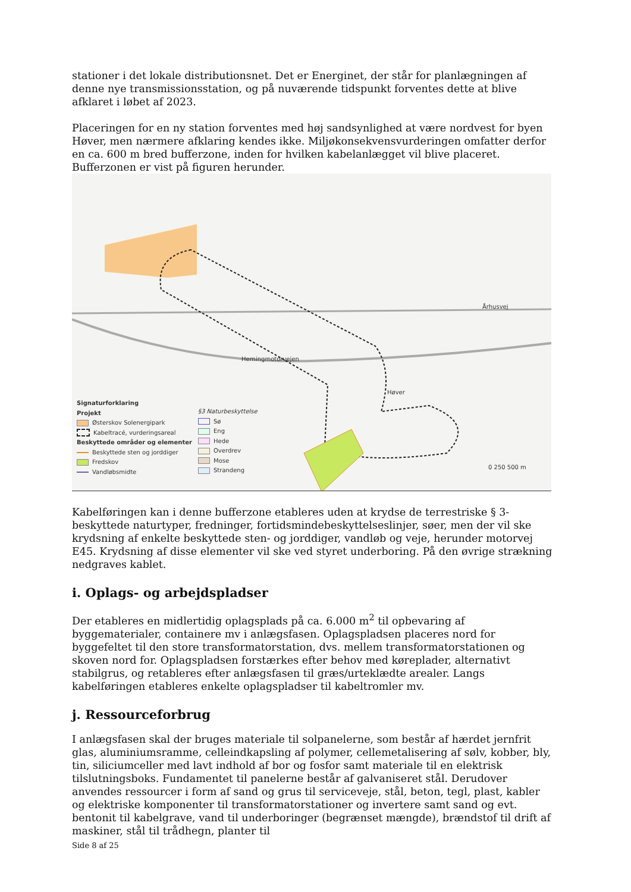stationer i det lokale distributionsnet. Det er Energinet, der står for planlægningen af denne nye transmissionsstation, og på nuværende tidspunkt forventes dette at blive afklaret i løbet af 2023.
Placeringen for en ny station forventes med høj sandsynlighed at være nordvest for byen Høver, men nærmere afklaring kendes ikke. Miljøkonsekvensvurderingen omfatter derfor en ca. 600 m bred bufferzone, inden for hvilken kabelanlægget vil blive placeret. Bufferzonen er vist på figuren herunder.
Århusvej
Herningmotorvejen
Høver
0 250 500 m
Signaturforklaring
Projekt
Østerskov Solenergipark
Kabeltracé, vurderingsareal
Beskyttede områder og elementer
Beskyttede sten og jorddiger
Fredskov
Vandløbsmidte
§3 Naturbeskyttelse
Sø
Eng
Hede
Overdrev
Mose
Strandeng
Kabelføringen kan i denne bufferzone etableres uden at krydse de terrestriske § 3-beskyttede naturtyper, fredninger, fortidsmindebeskyttelseslinjer, søer, men der vil ske krydsning af enkelte beskyttede sten- og jorddiger, vandløb og veje, herunder motorvej E45. Krydsning af disse elementer vil ske ved styret underboring. På den øvrige strækning nedgraves kablet.
i. Oplags- og arbejdspladser
Der etableres en midlertidig oplagsplads på ca. 6.000 m<sup>2</sup> til opbevaring af byggematerialer, containere mv i anlægsfasen. Oplagspladsen placeres nord for byggefeltet til den store transformatorstation, dvs. mellem transformatorstationen og skoven nord for. Oplagspladsen forstærkes efter behov med køreplader, alternativt stabilgrus, og retableres efter anlægsfasen til græs/urteklædte arealer. Langs kabelføringen etableres enkelte oplagspladser til kabeltromler mv.
j. Ressourceforbrug
I anlægsfasen skal der bruges materiale til solpanelerne, som består af hærdet jernfrit glas, aluminiumsramme, celleindkapsling af polymer, cellemetalisering af sølv, kobber, bly, tin, siliciumceller med lavt indhold af bor og fosfor samt materiale til en elektrisk tilslutningsboks. Fundamentet til panelerne består af galvaniseret stål. Derudover anvendes ressourcer i form af sand og grus til serviceveje, stål, beton, tegl, plast, kabler og elektriske komponenter til transformatorstationer og invertere samt sand og evt. bentonit til kabelgrave, vand til underboringer (begrænset mængde), brændstof til drift af maskiner, stål til trådhegn, planter til
Side 8 af 25